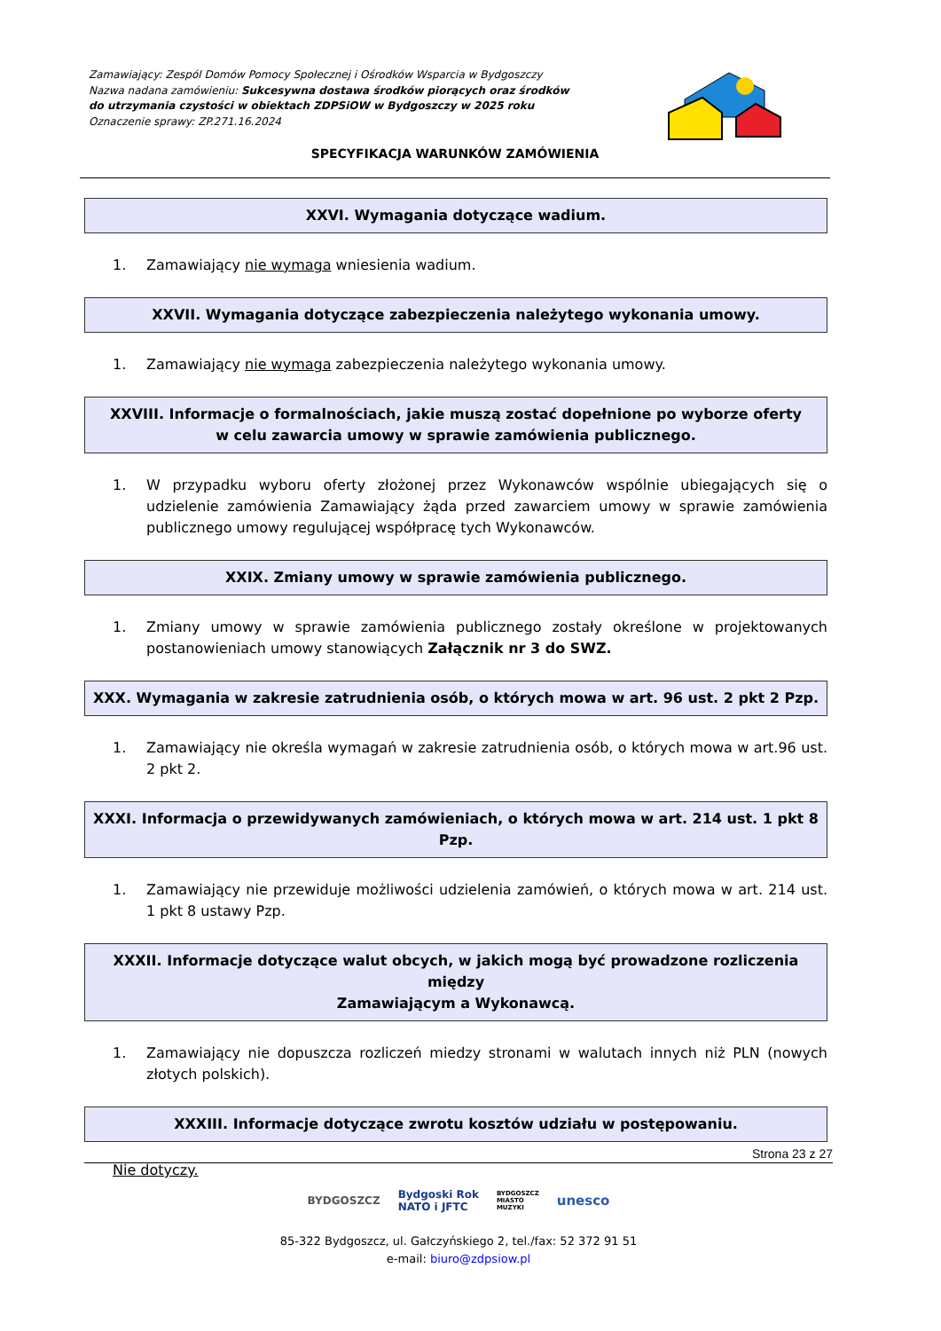Zamawiający: Zespól Domów Pomocy Społecznej i Ośrodków Wsparcia w Bydgoszczy
Nazwa nadana zamówieniu: Sukcesywna dostawa środków piorących oraz środków
do utrzymania czystości w obiektach ZDPSiOW w Bydgoszczy w 2025 roku
Oznaczenie sprawy: ZP.271.16.2024
SPECYFIKACJA WARUNKÓW ZAMÓWIENIA
XXVI. Wymagania dotyczące wadium.
1. Zamawiający nie wymaga wniesienia wadium.
XXVII. Wymagania dotyczące zabezpieczenia należytego wykonania umowy.
1. Zamawiający nie wymaga zabezpieczenia należytego wykonania umowy.
XXVIII. Informacje o formalnościach, jakie muszą zostać dopełnione po wyborze oferty
w celu zawarcia umowy w sprawie zamówienia publicznego.
1. W przypadku wyboru oferty złożonej przez Wykonawców wspólnie ubiegających się o udzielenie zamówienia Zamawiający żąda przed zawarciem umowy w sprawie zamówienia publicznego umowy regulującej współpracę tych Wykonawców.
XXIX. Zmiany umowy w sprawie zamówienia publicznego.
1. Zmiany umowy w sprawie zamówienia publicznego zostały określone w projektowanych postanowieniach umowy stanowiących Załącznik nr 3 do SWZ.
XXX. Wymagania w zakresie zatrudnienia osób, o których mowa w art. 96 ust. 2 pkt 2 Pzp.
1. Zamawiający nie określa wymagań w zakresie zatrudnienia osób, o których mowa w art.96 ust. 2 pkt 2.
XXXI. Informacja o przewidywanych zamówieniach, o których mowa w art. 214 ust. 1 pkt 8 Pzp.
1. Zamawiający nie przewiduje możliwości udzielenia zamówień, o których mowa w art. 214 ust. 1 pkt 8 ustawy Pzp.
XXXII. Informacje dotyczące walut obcych, w jakich mogą być prowadzone rozliczenia między
Zamawiającym a Wykonawcą.
1. Zamawiający nie dopuszcza rozliczeń miedzy stronami w walutach innych niż PLN (nowych złotych polskich).
XXXIII. Informacje dotyczące zwrotu kosztów udziału w postępowaniu.
Nie dotyczy.
Strona 23 z 27
BYDGOSZCZ Bydgoski Rok
NATO i JFTC BYDGOSZCZ
MIASTO
MUZYKI unesco
85-322 Bydgoszcz, ul. Gałczyńskiego 2, tel./fax: 52 372 91 51
e-mail: biuro@zdpsiow.pl